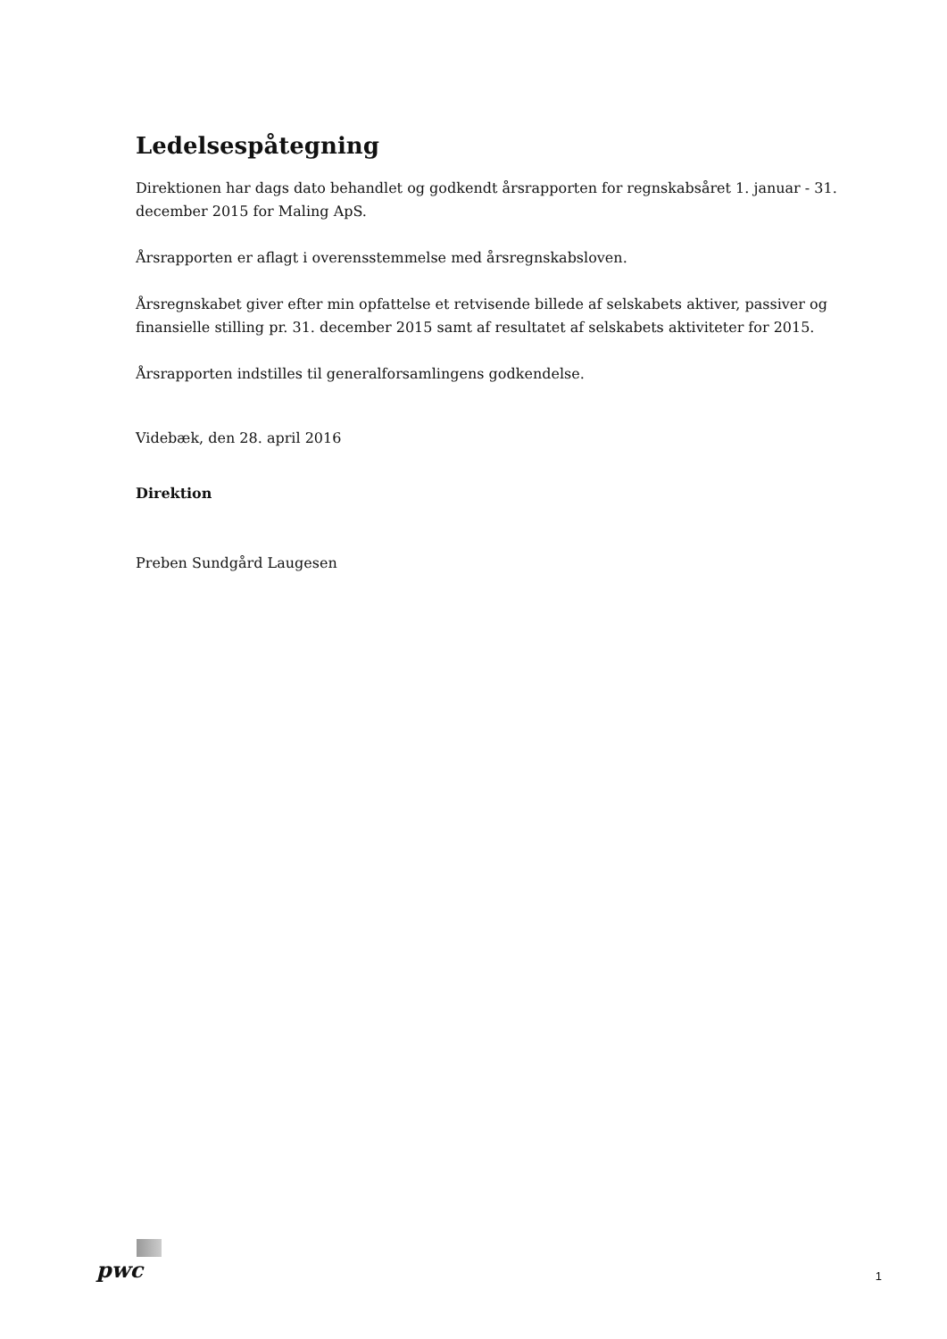Ledelsespåtegning
Direktionen har dags dato behandlet og godkendt årsrapporten for regnskabsåret 1. januar - 31. december 2015 for Maling ApS.
Årsrapporten er aflagt i overensstemmelse med årsregnskabsloven.
Årsregnskabet giver efter min opfattelse et retvisende billede af selskabets aktiver, passiver og finansielle stilling pr. 31. december 2015 samt af resultatet af selskabets aktiviteter for 2015.
Årsrapporten indstilles til generalforsamlingens godkendelse.
Videbæk, den 28. april 2016
Direktion
Preben Sundgård Laugesen
pwc
1